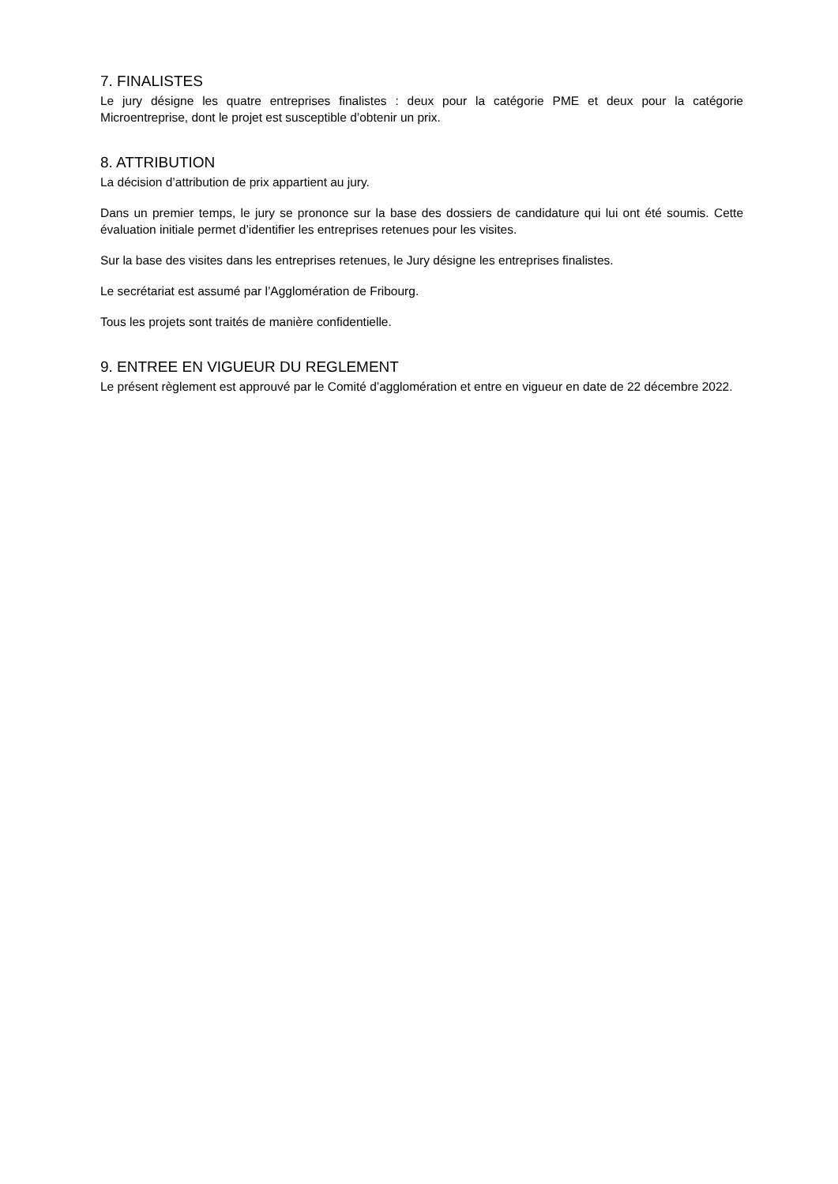7. FINALISTES
Le jury désigne les quatre entreprises finalistes : deux pour la catégorie PME et deux pour la catégorie Microentreprise, dont le projet est susceptible d’obtenir un prix.
8. ATTRIBUTION
La décision d’attribution de prix appartient au jury.
Dans un premier temps, le jury se prononce sur la base des dossiers de candidature qui lui ont été soumis. Cette évaluation initiale permet d’identifier les entreprises retenues pour les visites.
Sur la base des visites dans les entreprises retenues, le Jury désigne les entreprises finalistes.
Le secrétariat est assumé par l’Agglomération de Fribourg.
Tous les projets sont traités de manière confidentielle.
9. ENTREE EN VIGUEUR DU REGLEMENT
Le présent règlement est approuvé par le Comité d’agglomération et entre en vigueur en date de 22 décembre 2022.